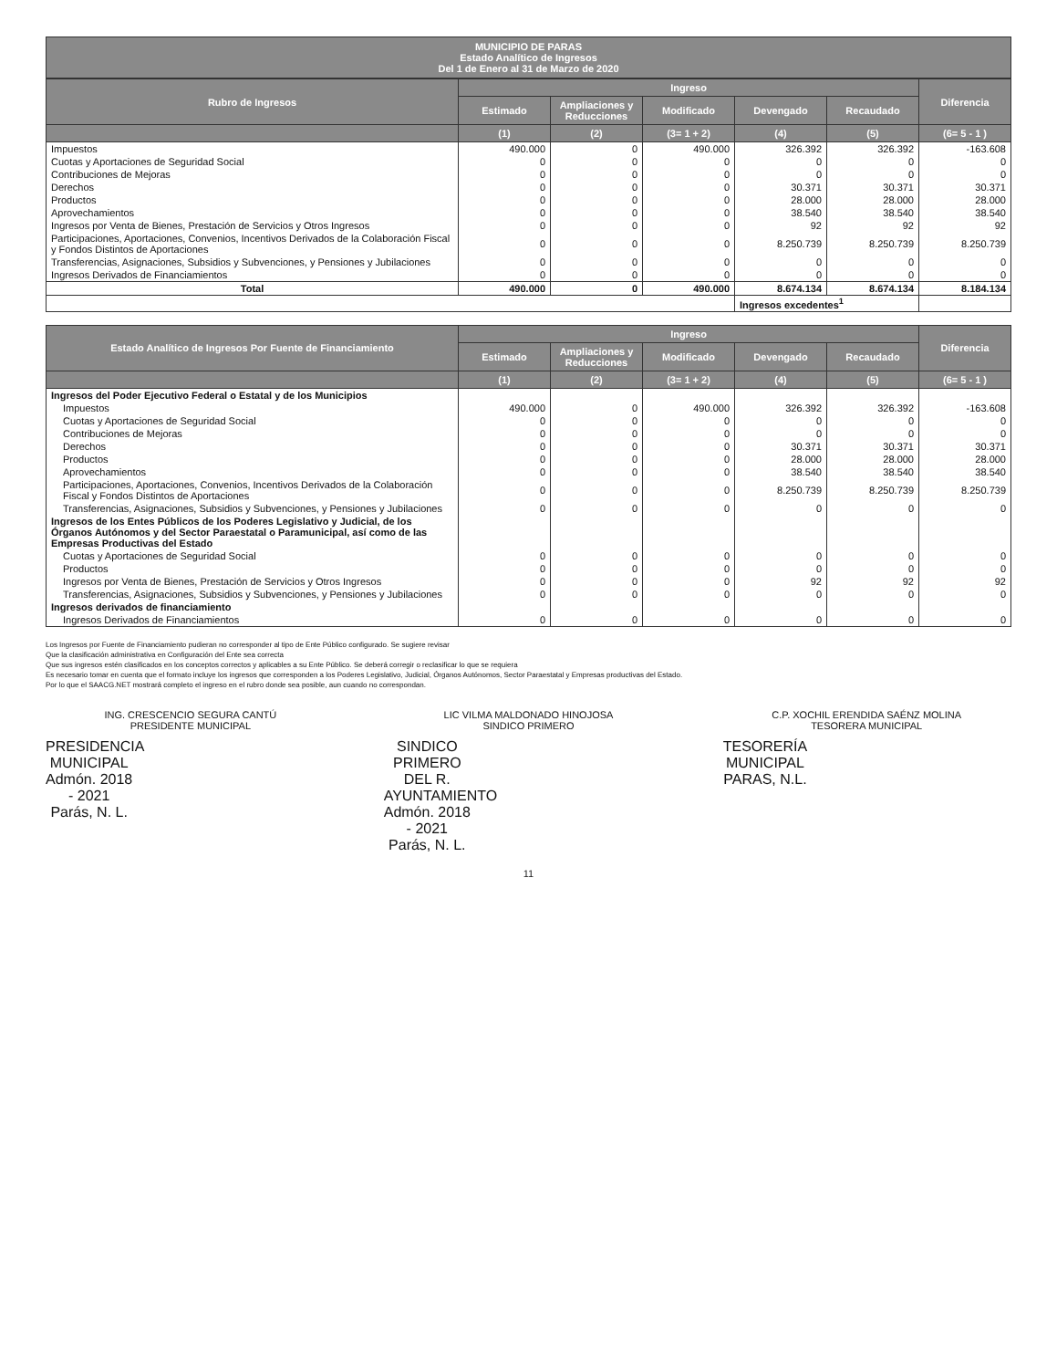MUNICIPIO DE PARAS
Estado Analítico de Ingresos
Del 1 de Enero al 31 de Marzo de 2020
| Rubro de Ingresos | Ingreso | | | | | Diferencia |
| --- | --- | --- | --- | --- | --- | --- |
| | Estimado | Ampliaciones y Reducciones | Modificado | Devengado | Recaudado | |
| | (1) | (2) | (3= 1 + 2) | (4) | (5) | (6= 5 - 1 ) |
| Impuestos | 490.000 | 0 | 490.000 | 326.392 | 326.392 | -163.608 |
| Cuotas y Aportaciones de Seguridad Social | 0 | 0 | 0 | 0 | 0 | 0 |
| Contribuciones de Mejoras | 0 | 0 | 0 | 0 | 0 | 0 |
| Derechos | 0 | 0 | 0 | 30.371 | 30.371 | 30.371 |
| Productos | 0 | 0 | 0 | 28.000 | 28.000 | 28.000 |
| Aprovechamientos | 0 | 0 | 0 | 38.540 | 38.540 | 38.540 |
| Ingresos por Venta de Bienes, Prestación de Servicios y Otros Ingresos | 0 | 0 | 0 | 92 | 92 | 92 |
| Participaciones, Aportaciones, Convenios, Incentivos Derivados de la Colaboración Fiscal y Fondos Distintos de Aportaciones | 0 | 0 | 0 | 8.250.739 | 8.250.739 | 8.250.739 |
| Transferencias, Asignaciones, Subsidios y Subvenciones, y Pensiones y Jubilaciones | 0 | 0 | 0 | 0 | 0 | 0 |
| Ingresos Derivados de Financiamientos | 0 | 0 | 0 | 0 | 0 | 0 |
| Total | 490.000 | 0 | 490.000 | 8.674.134 | 8.674.134 | 8.184.134 |
| | | | | Ingresos excedentes<sup>1</sup> | | |
| Estado Analítico de Ingresos Por Fuente de Financiamiento | Ingreso | | | | | Diferencia |
| --- | --- | --- | --- | --- | --- | --- |
| | Estimado | Ampliaciones y Reducciones | Modificado | Devengado | Recaudado | |
| | (1) | (2) | (3= 1 + 2) | (4) | (5) | (6= 5 - 1 ) |
| Ingresos del Poder Ejecutivo Federal o Estatal y de los Municipios | | | | | | |
| Impuestos | 490.000 | 0 | 490.000 | 326.392 | 326.392 | -163.608 |
| Cuotas y Aportaciones de Seguridad Social | 0 | 0 | 0 | 0 | 0 | 0 |
| Contribuciones de Mejoras | 0 | 0 | 0 | 0 | 0 | 0 |
| Derechos | 0 | 0 | 0 | 30.371 | 30.371 | 30.371 |
| Productos | 0 | 0 | 0 | 28.000 | 28.000 | 28.000 |
| Aprovechamientos | 0 | 0 | 0 | 38.540 | 38.540 | 38.540 |
| Participaciones, Aportaciones, Convenios, Incentivos Derivados de la Colaboración Fiscal y Fondos Distintos de Aportaciones | 0 | 0 | 0 | 8.250.739 | 8.250.739 | 8.250.739 |
| Transferencias, Asignaciones, Subsidios y Subvenciones, y Pensiones y Jubilaciones | 0 | 0 | 0 | 0 | 0 | 0 |
| Ingresos de los Entes Públicos de los Poderes Legislativo y Judicial, de los Órganos Autónomos y del Sector Paraestatal o Paramunicipal, así como de las Empresas Productivas del Estado | | | | | | |
| Cuotas y Aportaciones de Seguridad Social | 0 | 0 | 0 | 0 | 0 | 0 |
| Productos | 0 | 0 | 0 | 0 | 0 | 0 |
| Ingresos por Venta de Bienes, Prestación de Servicios y Otros Ingresos | 0 | 0 | 0 | 92 | 92 | 92 |
| Transferencias, Asignaciones, Subsidios y Subvenciones, y Pensiones y Jubilaciones | 0 | 0 | 0 | 0 | 0 | 0 |
| Ingresos derivados de financiamiento | | | | | | |
| Ingresos Derivados de Financiamientos | 0 | 0 | 0 | 0 | 0 | 0 |
Los Ingresos por Fuente de Financiamiento pudieran no corresponder al tipo de Ente Público configurado. Se sugiere revisar
Que la clasificación administrativa en Configuración del Ente sea correcta
Que sus ingresos estén clasificados en los conceptos correctos y aplicables a su Ente Público. Se deberá corregir o reclasificar lo que se requiera
Es necesario tomar en cuenta que el formato incluye los ingresos que corresponden a los Poderes Legislativo, Judicial, Órganos Autónomos, Sector Paraestatal y Empresas productivas del Estado.
Por lo que el SAACG.NET mostrará completo el ingreso en el rubro donde sea posible, aun cuando no correspondan.
ING. CRESCENCIO SEGURA CANTÚ
PRESIDENTE MUNICIPAL
PRESIDENCIA MUNICIPAL
Admón. 2018 - 2021
Parás, N. L.
LIC VILMA MALDONADO HINOJOSA
SINDICO PRIMERO
SINDICO PRIMERO
DEL R. AYUNTAMIENTO
Admón. 2018 - 2021
Parás, N. L.
C.P. XOCHIL ERENDIDA SAÉNZ MOLINA
TESORERA MUNICIPAL
TESORERÍA MUNICIPAL
PARAS, N.L.
11